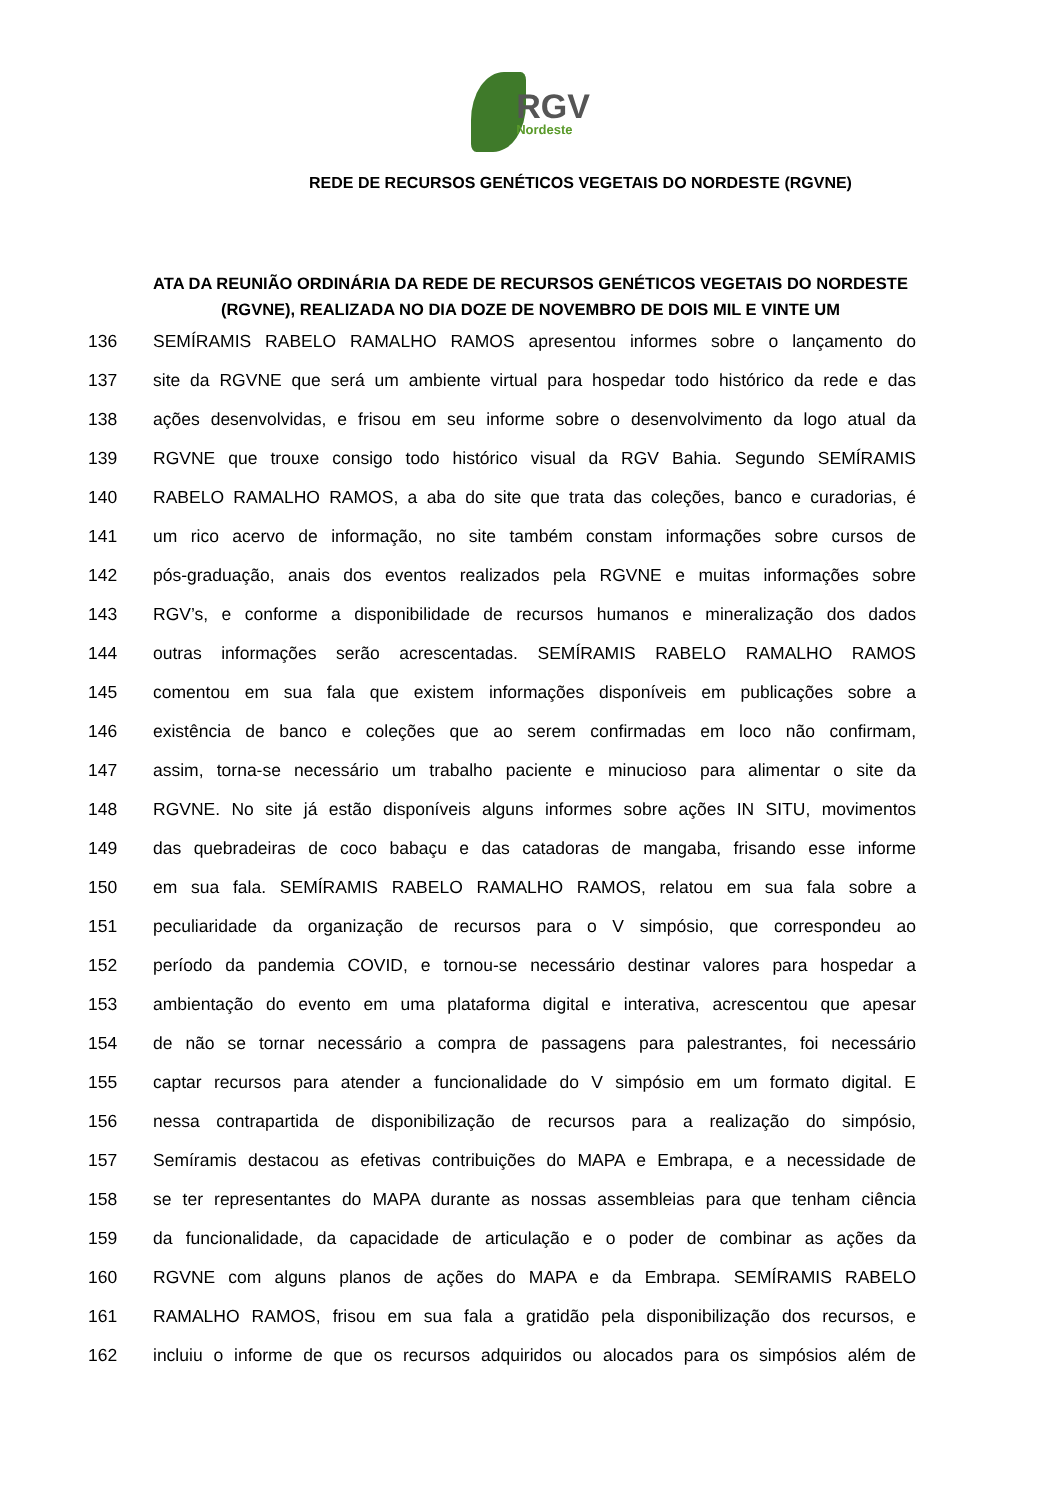RGV
Nordeste
REDE DE RECURSOS GENÉTICOS VEGETAIS DO NORDESTE (RGVNE)
ATA DA REUNIÃO ORDINÁRIA DA REDE DE RECURSOS GENÉTICOS VEGETAIS DO NORDESTE (RGVNE), REALIZADA NO DIA DOZE DE NOVEMBRO DE DOIS MIL E VINTE UM
136 SEMÍRAMIS RABELO RAMALHO RAMOS apresentou informes sobre o lançamento do
137 site da RGVNE que será um ambiente virtual para hospedar todo histórico da rede e das
138 ações desenvolvidas, e frisou em seu informe sobre o desenvolvimento da logo atual da
139 RGVNE que trouxe consigo todo histórico visual da RGV Bahia. Segundo SEMÍRAMIS
140 RABELO RAMALHO RAMOS, a aba do site que trata das coleções, banco e curadorias, é
141 um rico acervo de informação, no site também constam informações sobre cursos de
142 pós-graduação, anais dos eventos realizados pela RGVNE e muitas informações sobre
143 RGV’s, e conforme a disponibilidade de recursos humanos e mineralização dos dados
144 outras informações serão acrescentadas. SEMÍRAMIS RABELO RAMALHO RAMOS
145 comentou em sua fala que existem informações disponíveis em publicações sobre a
146 existência de banco e coleções que ao serem confirmadas em loco não confirmam,
147 assim, torna-se necessário um trabalho paciente e minucioso para alimentar o site da
148 RGVNE. No site já estão disponíveis alguns informes sobre ações IN SITU, movimentos
149 das quebradeiras de coco babaçu e das catadoras de mangaba, frisando esse informe
150 em sua fala. SEMÍRAMIS RABELO RAMALHO RAMOS, relatou em sua fala sobre a
151 peculiaridade da organização de recursos para o V simpósio, que correspondeu ao
152 período da pandemia COVID, e tornou-se necessário destinar valores para hospedar a
153 ambientação do evento em uma plataforma digital e interativa, acrescentou que apesar
154 de não se tornar necessário a compra de passagens para palestrantes, foi necessário
155 captar recursos para atender a funcionalidade do V simpósio em um formato digital. E
156 nessa contrapartida de disponibilização de recursos para a realização do simpósio,
157 Semíramis destacou as efetivas contribuições do MAPA e Embrapa, e a necessidade de
158 se ter representantes do MAPA durante as nossas assembleias para que tenham ciência
159 da funcionalidade, da capacidade de articulação e o poder de combinar as ações da
160 RGVNE com alguns planos de ações do MAPA e da Embrapa. SEMÍRAMIS RABELO
161 RAMALHO RAMOS, frisou em sua fala a gratidão pela disponibilização dos recursos, e
162 incluiu o informe de que os recursos adquiridos ou alocados para os simpósios além de